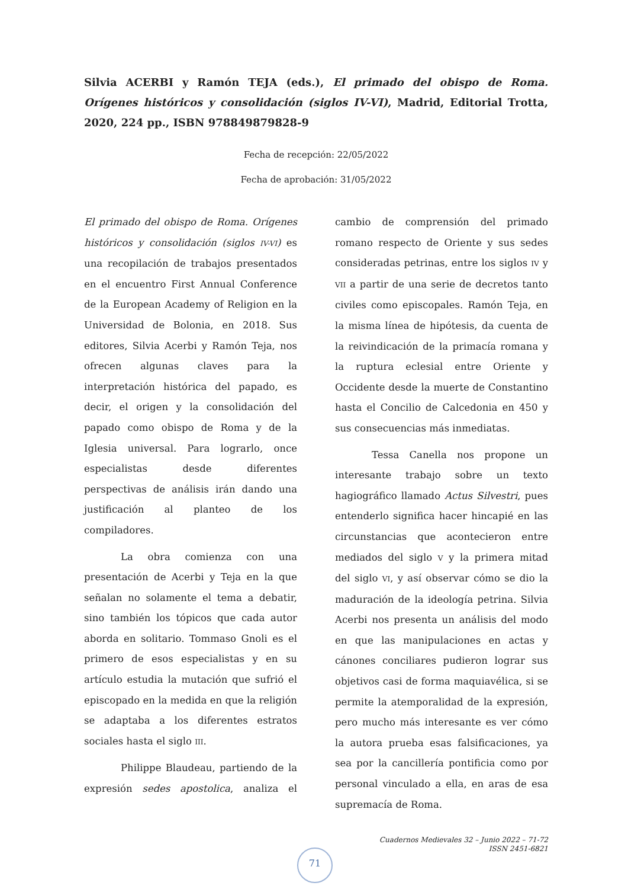Silvia ACERBI y Ramón TEJA (eds.), El primado del obispo de Roma. Orígenes históricos y consolidación (siglos IV-VI), Madrid, Editorial Trotta, 2020, 224 pp., ISBN 978849879828-9
Fecha de recepción: 22/05/2022
Fecha de aprobación: 31/05/2022
El primado del obispo de Roma. Orígenes históricos y consolidación (siglos IV-VI) es una recopilación de trabajos presentados en el encuentro First Annual Conference de la European Academy of Religion en la Universidad de Bolonia, en 2018. Sus editores, Silvia Acerbi y Ramón Teja, nos ofrecen algunas claves para la interpretación histórica del papado, es decir, el origen y la consolidación del papado como obispo de Roma y de la Iglesia universal. Para lograrlo, once especialistas desde diferentes perspectivas de análisis irán dando una justificación al planteo de los compiladores.
La obra comienza con una presentación de Acerbi y Teja en la que señalan no solamente el tema a debatir, sino también los tópicos que cada autor aborda en solitario. Tommaso Gnoli es el primero de esos especialistas y en su artículo estudia la mutación que sufrió el episcopado en la medida en que la religión se adaptaba a los diferentes estratos sociales hasta el siglo III.
Philippe Blaudeau, partiendo de la expresión sedes apostolica, analiza el cambio de comprensión del primado romano respecto de Oriente y sus sedes consideradas petrinas, entre los siglos IV y VII a partir de una serie de decretos tanto civiles como episcopales. Ramón Teja, en la misma línea de hipótesis, da cuenta de la reivindicación de la primacía romana y la ruptura eclesial entre Oriente y Occidente desde la muerte de Constantino hasta el Concilio de Calcedonia en 450 y sus consecuencias más inmediatas.
Tessa Canella nos propone un interesante trabajo sobre un texto hagiográfico llamado Actus Silvestri, pues entenderlo significa hacer hincapié en las circunstancias que acontecieron entre mediados del siglo V y la primera mitad del siglo VI, y así observar cómo se dio la maduración de la ideología petrina. Silvia Acerbi nos presenta un análisis del modo en que las manipulaciones en actas y cánones conciliares pudieron lograr sus objetivos casi de forma maquiavélica, si se permite la atemporalidad de la expresión, pero mucho más interesante es ver cómo la autora prueba esas falsificaciones, ya sea por la cancillería pontificia como por personal vinculado a ella, en aras de esa supremacía de Roma.
Cuadernos Medievales 32 – Junio 2022 – 71-72
ISSN 2451-6821
71